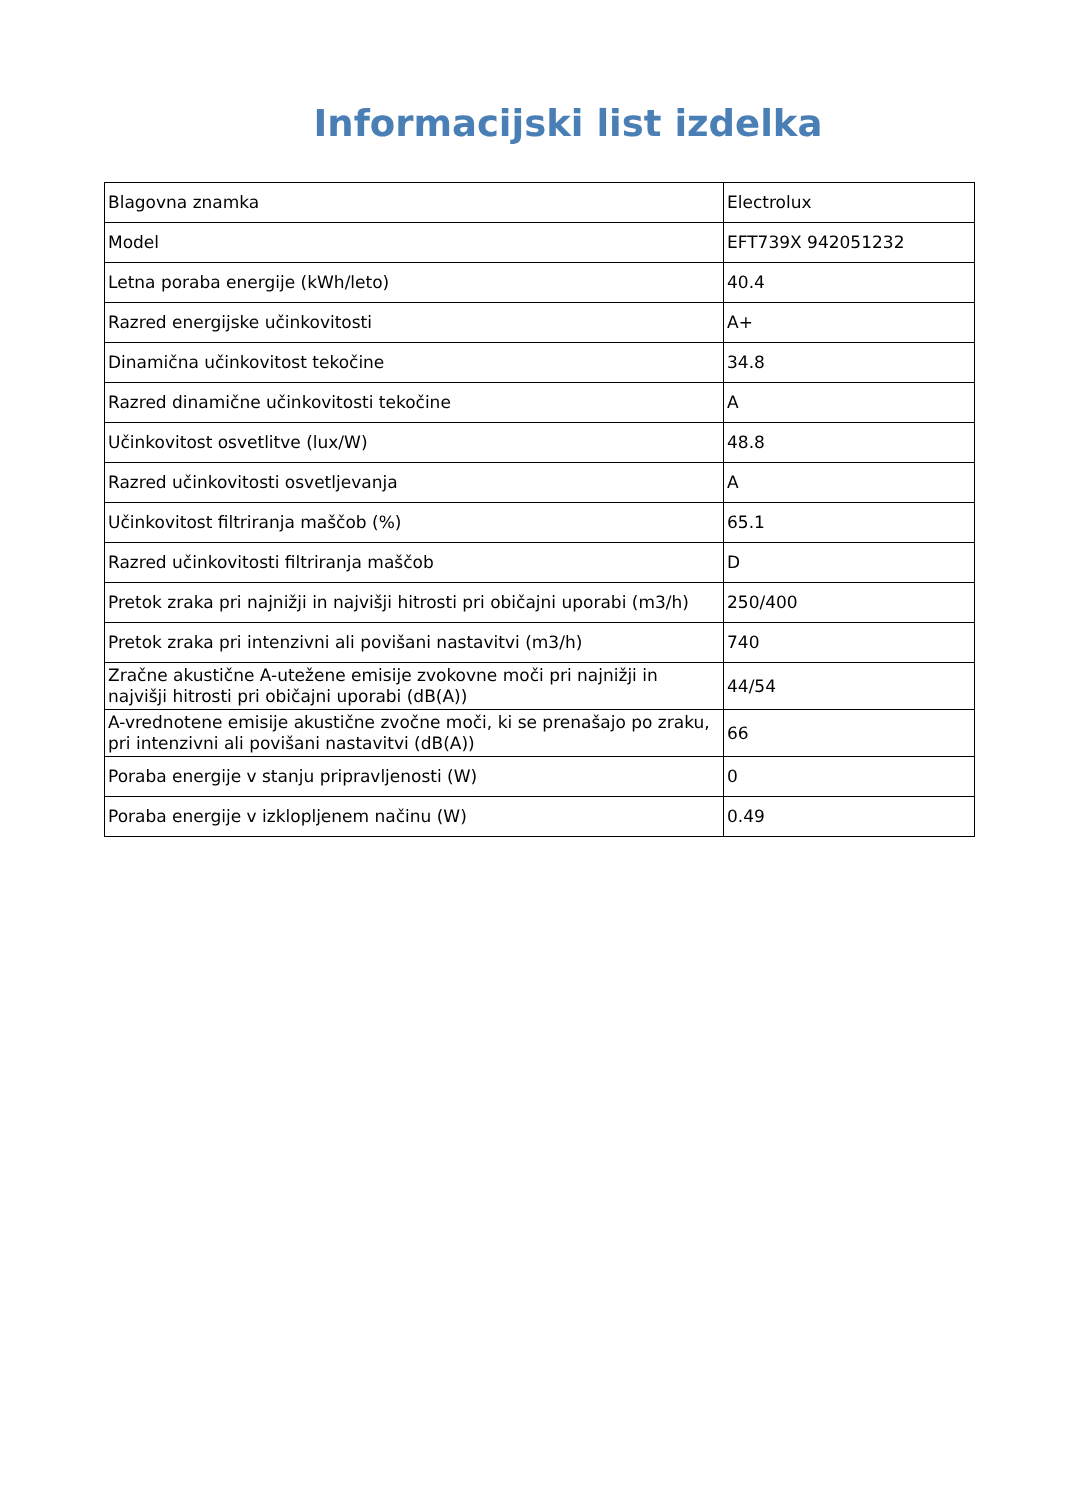Informacijski list izdelka
| Blagovna znamka | Electrolux |
| Model | EFT739X 942051232 |
| Letna poraba energije (kWh/leto) | 40.4 |
| Razred energijske učinkovitosti | A+ |
| Dinamična učinkovitost tekočine | 34.8 |
| Razred dinamične učinkovitosti tekočine | A |
| Učinkovitost osvetlitve (lux/W) | 48.8 |
| Razred učinkovitosti osvetljevanja | A |
| Učinkovitost filtriranja maščob (%) | 65.1 |
| Razred učinkovitosti filtriranja maščob | D |
| Pretok zraka pri najnižji in najvišji hitrosti pri običajni uporabi (m3/h) | 250/400 |
| Pretok zraka pri intenzivni ali povišani nastavitvi (m3/h) | 740 |
| Zračne akustične A-utežene emisije zvokovne moči pri najnižji in najvišji hitrosti pri običajni uporabi (dB(A)) | 44/54 |
| A-vrednotene emisije akustične zvočne moči, ki se prenašajo po zraku, pri intenzivni ali povišani nastavitvi (dB(A)) | 66 |
| Poraba energije v stanju pripravljenosti (W) | 0 |
| Poraba energije v izklopljenem načinu (W) | 0.49 |